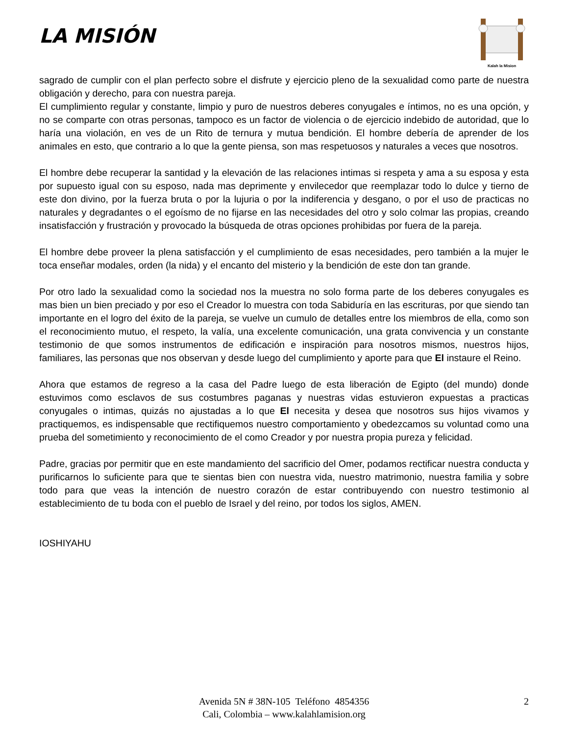LA MISIÓN
Kalah la Mision
sagrado de cumplir con el plan perfecto sobre el disfrute y ejercicio pleno de la sexualidad como parte de nuestra obligación y derecho, para con nuestra pareja.
El cumplimiento regular y constante, limpio y puro de nuestros deberes conyugales e íntimos, no es una opción, y no se comparte con otras personas, tampoco es un factor de violencia o de ejercicio indebido de autoridad, que lo haría una violación, en ves de un Rito de ternura y mutua bendición. El hombre debería de aprender de los animales en esto, que contrario a lo que la gente piensa, son mas respetuosos y naturales a veces que nosotros.
El hombre debe recuperar la santidad y la elevación de las relaciones intimas si respeta y ama a su esposa y esta por supuesto igual con su esposo, nada mas deprimente y envilecedor que reemplazar todo lo dulce y tierno de este don divino, por la fuerza bruta o por la lujuria o por la indiferencia y desgano, o por el uso de practicas no naturales y degradantes o el egoísmo de no fijarse en las necesidades del otro y solo colmar las propias, creando insatisfacción y frustración y provocado la búsqueda de otras opciones prohibidas por fuera de la pareja.
El hombre debe proveer la plena satisfacción y el cumplimiento de esas necesidades, pero también a la mujer le toca enseñar modales, orden (la nida) y el encanto del misterio y la bendición de este don tan grande.
Por otro lado la sexualidad como la sociedad nos la muestra no solo forma parte de los deberes conyugales es mas bien un bien preciado y por eso el Creador lo muestra con toda Sabiduría en las escrituras, por que siendo tan importante en el logro del éxito de la pareja, se vuelve un cumulo de detalles entre los miembros de ella, como son el reconocimiento mutuo, el respeto, la valía, una excelente comunicación, una grata convivencia y un constante testimonio de que somos instrumentos de edificación e inspiración para nosotros mismos, nuestros hijos, familiares, las personas que nos observan y desde luego del cumplimiento y aporte para que El instaure el Reino.
Ahora que estamos de regreso a la casa del Padre luego de esta liberación de Egipto (del mundo) donde estuvimos como esclavos de sus costumbres paganas y nuestras vidas estuvieron expuestas a practicas conyugales o intimas, quizás no ajustadas a lo que El necesita y desea que nosotros sus hijos vivamos y practiquemos, es indispensable que rectifiquemos nuestro comportamiento y obedezcamos su voluntad como una prueba del sometimiento y reconocimiento de el como Creador y por nuestra propia pureza y felicidad.
Padre, gracias por permitir que en este mandamiento del sacrificio del Omer, podamos rectificar nuestra conducta y purificarnos lo suficiente para que te sientas bien con nuestra vida, nuestro matrimonio, nuestra familia y sobre todo para que veas la intención de nuestro corazón de estar contribuyendo con nuestro testimonio al establecimiento de tu boda con el pueblo de Israel y del reino, por todos los siglos, AMEN.
IOSHIYAHU
Avenida 5N # 38N-105 Teléfono 4854356
Cali, Colombia – www.kalahlamision.org
2